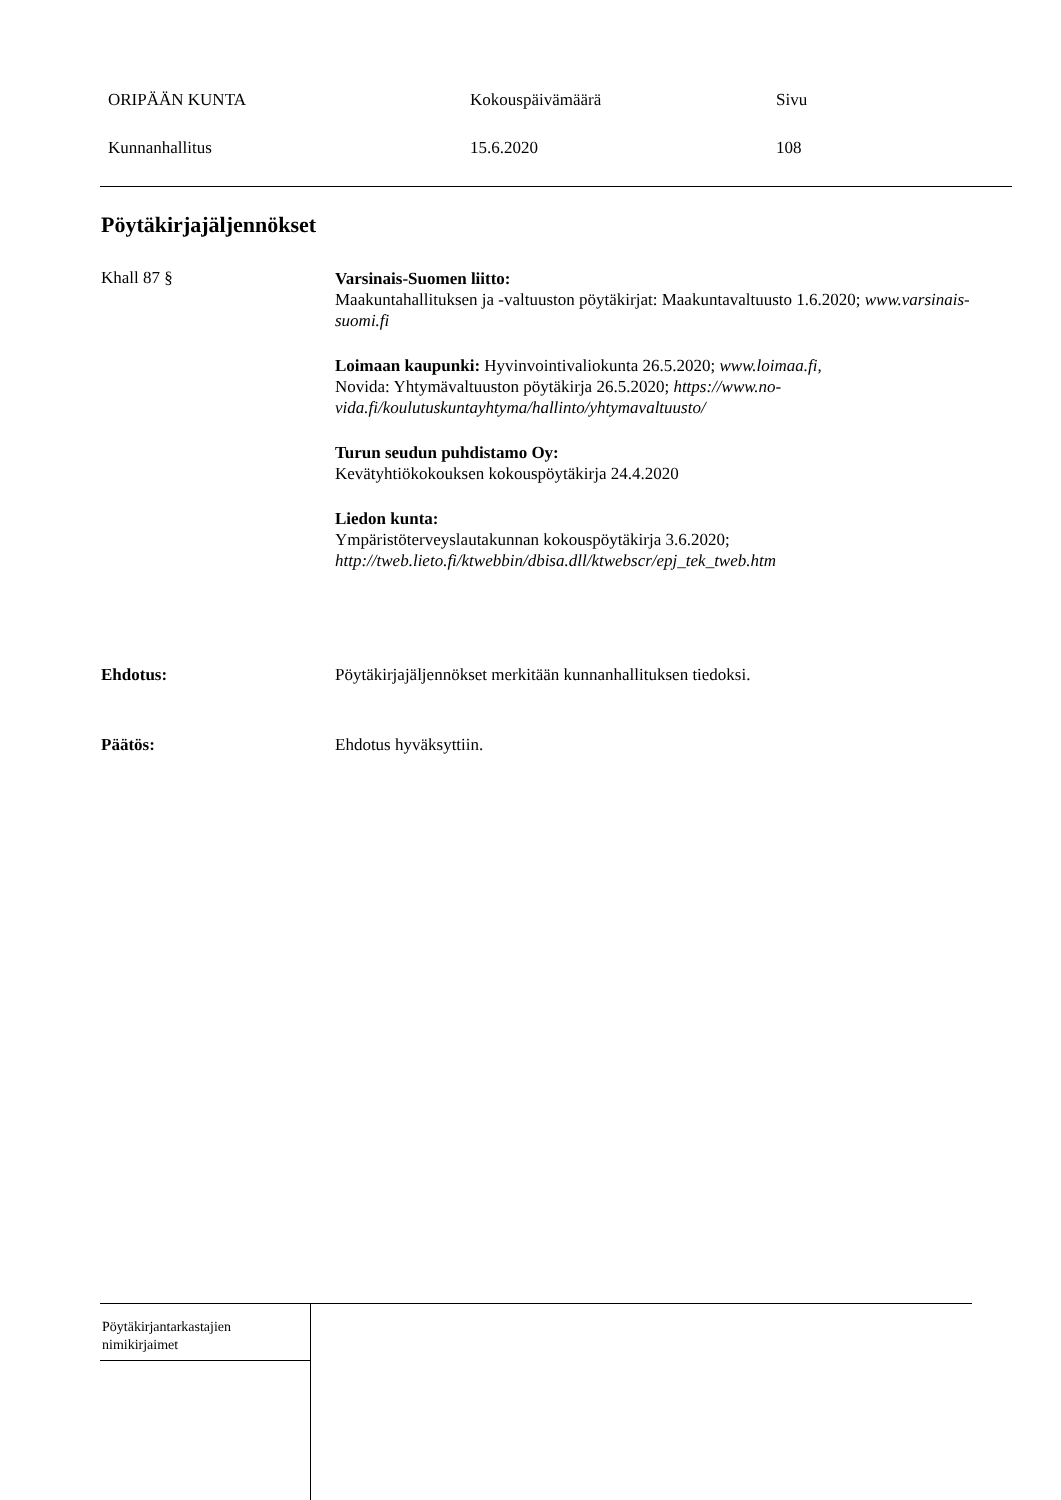ORIPÄÄN KUNTA Kokouspäivämäärä Sivu
Kunnanhallitus 15.6.2020 108
Pöytäkirjajäljennökset
Khall 87 §
Varsinais-Suomen liitto:
Maakuntahallituksen ja -valtuuston pöytäkirjat: Maakuntavaltuusto 1.6.2020; www.varsinais-suomi.fi
Loimaan kaupunki: Hyvinvointivaliokunta 26.5.2020; www.loimaa.fi,
Novida: Yhtymävaltuuston pöytäkirja 26.5.2020; https://www.no-vida.fi/koulutuskuntayhtyma/hallinto/yhtymavaltuusto/
Turun seudun puhdistamo Oy:
Kevätyhtiökokouksen kokouspöytäkirja 24.4.2020
Liedon kunta:
Ympäristöterveyslautakunnan kokouspöytäkirja 3.6.2020;
http://tweb.lieto.fi/ktwebbin/dbisa.dll/ktwebscr/epj_tek_tweb.htm
Ehdotus: Pöytäkirjajäljennökset merkitään kunnanhallituksen tiedoksi.
Päätös: Ehdotus hyväksyttiin.
Pöytäkirjantarkastajien
nimikirjaimet